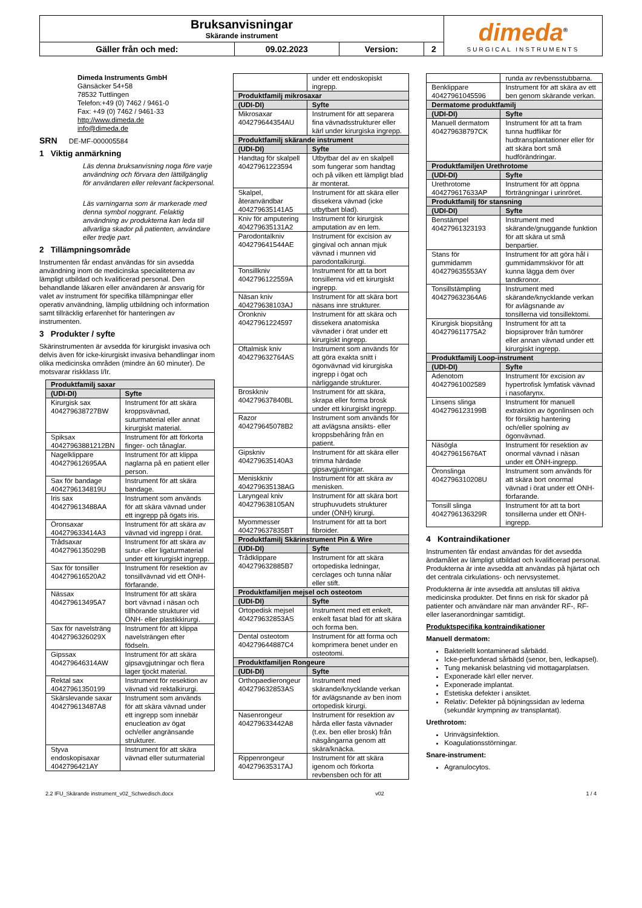| Bruksanvisningar Skärande instrument | | | | dimeda<sup>®</sup> SURGICAL INSTRUMENTS |
| Gäller från och med: | 09.02.2023 | Version: | 2 | |
Dimeda Instruments GmbH
Gänsäcker 54+58
78532 Tuttlingen
Telefon:+49 (0) 7462 / 9461-0
Fax: +49 (0) 7462 / 9461-33
http://www.dimeda.de
info@dimeda.de
SRN DE-MF-000005584
1 Viktig anmärkning
Läs denna bruksanvisning noga före varje användning och förvara den lättillgänglig för användaren eller relevant fackpersonal.
Läs varningarna som är markerade med denna symbol noggrant. Felaktig användning av produkterna kan leda till allvarliga skador på patienten, användare eller tredje part.
2 Tillämpningsområde
Instrumenten får endast användas för sin avsedda användning inom de medicinska specialiteterna av lämpligt utbildad och kvalificerad personal. Den behandlande läkaren eller användaren är ansvarig för valet av instrument för specifika tillämpningar eller operativ användning, lämplig utbildning och information samt tillräcklig erfarenhet för hanteringen av instrumenten.
3 Produkter / syfte
Skärinstrumenten är avsedda för kirurgiskt invasiva och delvis även för icke-kirurgiskt invasiva behandlingar inom olika medicinska områden (mindre än 60 minuter). De motsvarar riskklass I/Ir.
| Produktfamilj saxar | |
| --- | --- |
| (UDI-DI) | Syfte |
| Kirurgisk sax 404279638727BW | Instrument för att skära kroppsvävnad, suturmaterial eller annat kirurgiskt material. |
| Spiksax 40427963881212BN | Instrument för att förkorta finger- och tånaglar. |
| Nagelklippare 404279612695AA | Instrument för att klippa naglarna på en patient eller person. |
| Sax för bandage 4042796134819U | Instrument för att skära bandage. |
| Iris sax 404279613488AA | Instrument som används för att skära vävnad under ett ingrepp på ögats iris. |
| Öronsaxar 404279633414A3 | Instrument för att skära av vävnad vid ingrepp i örat. |
| Trådsaxar 4042796135029B | Instrument för att skära av sutur- eller ligaturmaterial under ett kirurgiskt ingrepp. |
| Sax för tonsiller 404279616520A2 | Instrument för resektion av tonsillvävnad vid ett ÖNH-förfarande. |
| Nässax 404279613495A7 | Instrument för att skära bort vävnad i näsan och tillhörande strukturer vid ÖNH- eller plastikkirurgi. |
| Sax för navelsträng 4042796326029X | Instrument för att klippa navelsträngen efter födseln. |
| Gipssax 404279646314AW | Instrument för att skära gipsavgjutningar och flera lager tjockt material. |
| Rektal sax 40427961350199 | Instrument för resektion av vävnad vid rektalkirurgi. |
| Skärslevande saxar 404279613487A8 | Instrument som används för att skära vävnad under ett ingrepp som innebär enucleation av ögat och/eller angränsande strukturer. |
| Styva endoskopisaxar 4042796421AY | Instrument för att skära vävnad eller suturmaterial |
| | under ett endoskopiskt ingrepp. |
| Produktfamilj mikrosaxar | |
| (UDI-DI) | Syfte |
| Mikrosaxar 404279644354AU | Instrument för att separera fina vävnadsstrukturer eller kärl under kirurgiska ingrepp. |
| Produktfamilj skärande instrument | |
| (UDI-DI) | Syfte |
| Handtag för skalpell 40427961223594 | Utbytbar del av en skalpell som fungerar som handtag och på vilken ett lämpligt blad är monterat. |
| Skalpel, återanvändbar 404279635141A5 | Instrument för att skära eller dissekera vävnad (icke utbytbart blad). |
| Kniv för amputering 404279635131A2 | Instrument för kirurgisk amputation av en lem. |
| Parodontalkniv 404279641544AE | Instrument för excision av gingival och annan mjuk vävnad i munnen vid parodontalkirurgi. |
| Tonsillkniv 4042796122559A | Instrument för att ta bort tonsillerna vid ett kirurgiskt ingrepp. |
| Näsan kniv 404279638103AJ | Instrument för att skära bort näsans inre strukturer. |
| Öronkniv 40427961224597 | Instrument för att skära och dissekera anatomiska vävnader i örat under ett kirurgiskt ingrepp. |
| Oftalmisk kniv 404279632764AS | Instrument som används för att göra exakta snitt i ögonvävnad vid kirurgiska ingrepp i ögat och närliggande strukturer. |
| Broskkniv 404279637840BL | Instrument för att skära, skrapa eller forma brosk under ett kirurgiskt ingrepp. |
| Razor 404279645078B2 | Instrument som används för att avlägsna ansikts- eller kroppsbehåring från en patient. |
| Gipskniv 404279635140A3 | Instrument för att skära eller trimma härdade gipsavgjutningar. |
| Meniskkniv 404279635138AG | Instrument för att skära av menisken. |
| Laryngeal kniv 404279638105AN | Instrument för att skära bort struphuvudets strukturer under (ÖNH) kirurgi. |
| Myommesser 404279637835BT | Instrument för att ta bort fibroider. |
| Produktfamilj Skärinstrument Pin & Wire | |
| (UDI-DI) | Syfte |
| Trådklippare 404279632885B7 | Instrument för att skära ortopediska ledningar, cerclages och tunna nålar eller stift. |
| Produktfamiljen mejsel och osteotom | |
| (UDI-DI) | Syfte |
| Ortopedisk mejsel 404279632853AS | Instrument med ett enkelt, enkelt fasat blad för att skära och forma ben. |
| Dental osteotom 404279644887C4 | Instrument för att forma och komprimera benet under en osteotomi. |
| Produktfamiljen Rongeure | |
| (UDI-DI) | Syfte |
| Orthopaedierongeur 404279632853AS | Instrument med skärande/knycklande verkan för avlägsnande av ben inom ortopedisk kirurgi. |
| Nasenrongeur 404279633442A8 | Instrument för resektion av hårda eller fasta vävnader (t.ex. ben eller brosk) från näsgångarna genom att skära/knäcka. |
| Rippenrongeur 404279635317AJ | Instrument för att skära igenom och förkorta revbensben och för att |
| | runda av revbensstubbarna. |
| Benklippare 40427961045596 | Instrument för att skära av ett ben genom skärande verkan. |
| Dermatome produktfamilj | |
| (UDI-DI) | Syfte |
| Manuell dermatom 404279638797CK | Instrument för att ta fram tunna hudflikar för hudtransplantationer eller för att skära bort små hudförändringar. |
| Produktfamiljen Urethrotome | |
| (UDI-DI) | Syfte |
| Urethrotome 404279617633AP | Instrument för att öppna förträngningar i urinröret. |
| Produktfamilj för stansning | |
| (UDI-DI) | Syfte |
| Benstämpel 40427961323193 | Instrument med skärande/gnuggande funktion för att skära ut små benpartier. |
| Stans för gummidamm 404279635553AY | Instrument för att göra hål i gummidammskivor för att kunna lägga dem över tandkronor. |
| Tonsillstämpling 404279632364A6 | Instrument med skärande/knycklande verkan för avlägsnande av tonsillerna vid tonsillektomi. |
| Kirurgisk biopsitång 404279611775A2 | Instrument för att ta biopsiprover från tumörer eller annan vävnad under ett kirurgiskt ingrepp. |
| Produktfamilj Loop-instrument | |
| (UDI-DI) | Syfte |
| Adenotom 40427961002589 | Instrument för excision av hypertrofisk lymfatisk vävnad i nasofarynx. |
| Linsens slinga 4042796123199B | Instrument för manuell extraktion av ögonlinsen och för försiktig hantering och/eller spolning av ögonvävnad. |
| Näsögla 404279615676AT | Instrument för resektion av onormal vävnad i näsan under ett ÖNH-ingrepp. |
| Öronslinga 4042796310208U | Instrument som används för att skära bort onormal vävnad i örat under ett ÖNH-förfarande. |
| Tonsill slinga 4042796136329R | Instrument för att ta bort tonsillerna under ett ÖNH-ingrepp. |
4 Kontraindikationer
Instrumenten får endast användas för det avsedda ändamålet av lämpligt utbildad och kvalificerad personal. Produkterna är inte avsedda att användas på hjärtat och det centrala cirkulations- och nervsystemet.
Produkterna är inte avsedda att anslutas till aktiva medicinska produkter. Det finns en risk för skador på patienter och användare när man använder RF-, RF- eller laseranordningar samtidigt.
Produktspecifika kontraindikationer
Manuell dermatom:
Bakteriellt kontaminerad sårbädd.
Icke-perfunderad sårbädd (senor, ben, ledkapsel).
Tung mekanisk belastning vid mottagarplatsen.
Exponerade kärl eller nerver.
Exponerade implantat.
Estetiska defekter i ansiktet.
Relativ: Defekter på böjningssidan av lederna (sekundär krympning av transplantat).
Urethrotom:
Urinvägsinfektion.
Koagulationsstörningar.
Snare-instrument:
Agranulocytos.
2.2 IFU_Skärande instrument_v02_Schwedisch.docx v02 1 / 4